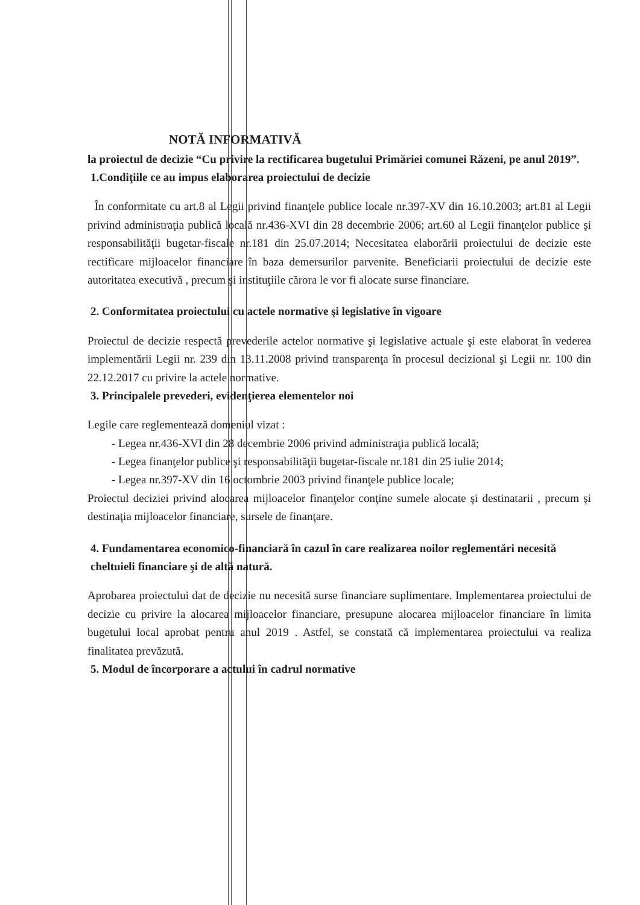NOTĂ INFORMATIVĂ
la proiectul de decizie “Cu privire la rectificarea bugetului Primăriei comunei Răzeni, pe anul 2019”.
1.Condiţiile ce au impus elaborarea proiectului de decizie
În conformitate cu art.8 al Legii privind finanţele publice locale nr.397-XV din 16.10.2003; art.81 al Legii privind administraţia publică locală nr.436-XVI din 28 decembrie 2006; art.60 al Legii finanţelor publice şi responsabilităţii bugetar-fiscale nr.181 din 25.07.2014; Necesitatea elaborării proiectului de decizie este rectificare mijloacelor financiare în baza demersurilor parvenite. Beneficiarii proiectului de decizie este autoritatea executivă , precum şi instituţiile cărora le vor fi alocate surse financiare.
2. Conformitatea proiectului cu actele normative şi legislative în vigoare
Proiectul de decizie respectă prevederile actelor normative şi legislative actuale şi este elaborat în vederea implementării Legii nr. 239 din 13.11.2008 privind transparenţa în procesul decizional şi Legii nr. 100 din 22.12.2017 cu privire la actele normative.
3. Principalele prevederi, evidenţierea elementelor noi
Legile care reglementează domeniul vizat :
- Legea nr.436-XVI din 28 decembrie 2006 privind administraţia publică locală;
- Legea finanţelor publice şi responsabilităţii bugetar-fiscale nr.181 din 25 iulie 2014;
- Legea nr.397-XV din 16 octombrie 2003 privind finanţele publice locale;
Proiectul deciziei privind alocarea mijloacelor finanţelor conţine sumele alocate şi destinatarii , precum şi destinaţia mijloacelor financiare, sursele de finanţare.
4. Fundamentarea economico-financiară în cazul în care realizarea noilor reglementări necesită cheltuieli financiare şi de altă natură.
Aprobarea proiectului dat de decizie nu necesită surse financiare suplimentare. Implementarea proiectului de decizie cu privire la alocarea mijloacelor financiare, presupune alocarea mijloacelor financiare în limita bugetului local aprobat pentru anul 2019 . Astfel, se constată că implementarea proiectului va realiza finalitatea prevăzută.
5. Modul de încorporare a actului în cadrul normative